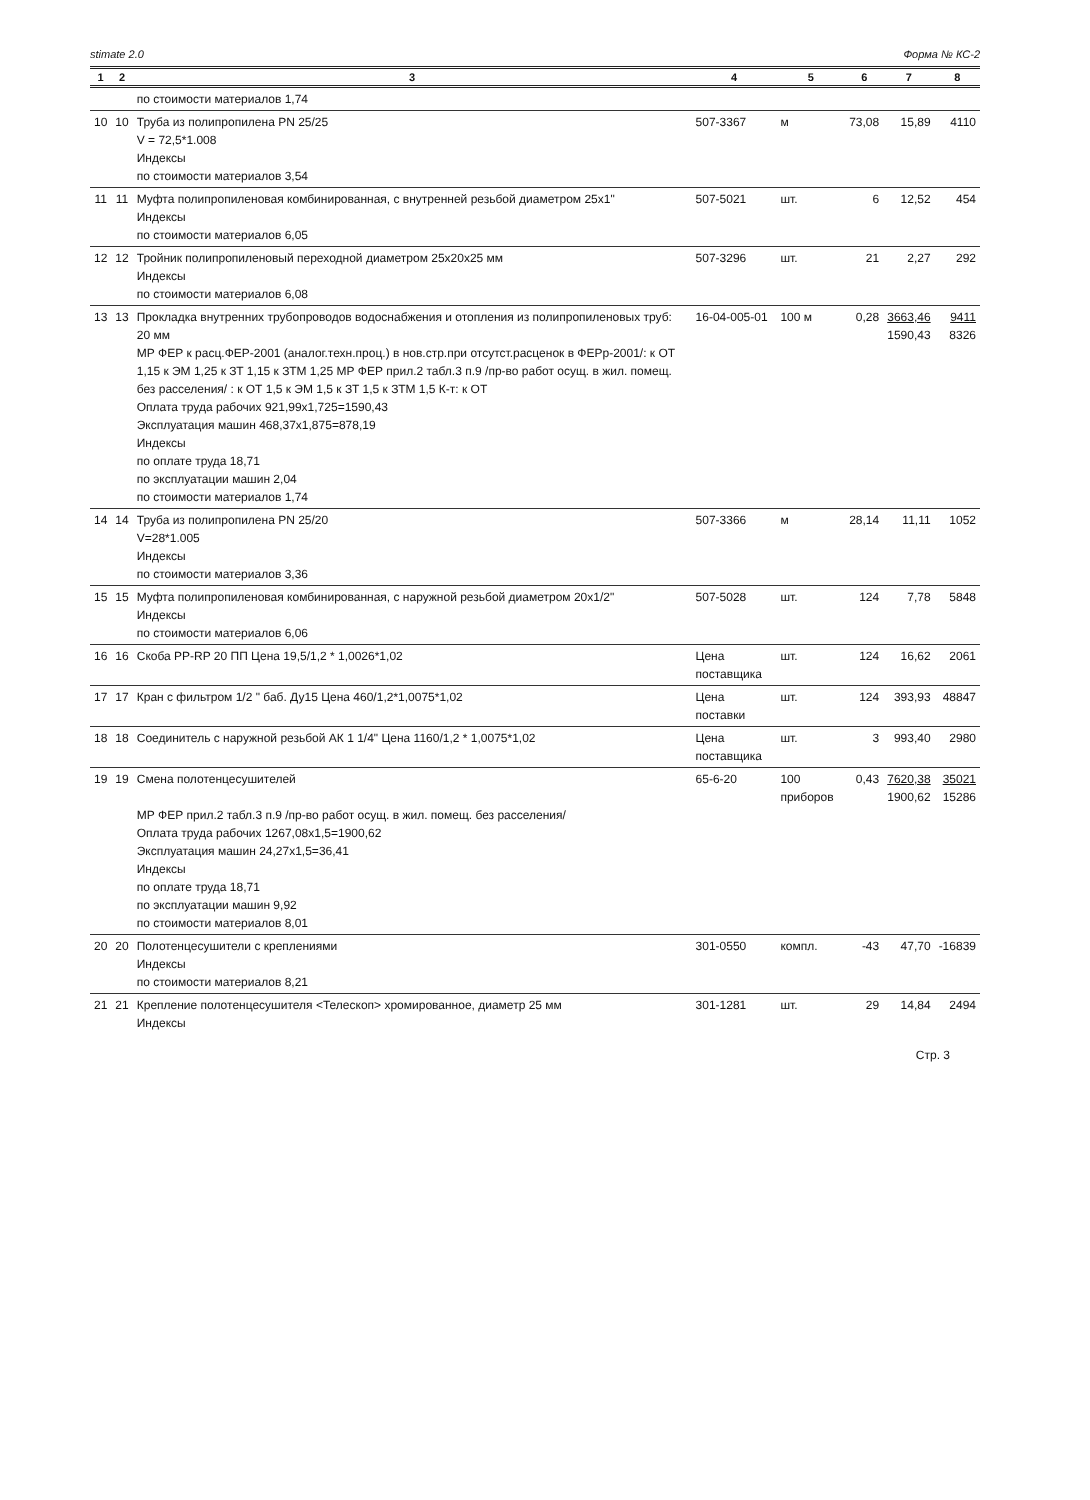stimate 2.0 Форма № КС-2
| 1 | 2 | 3 | 4 | 5 | 6 | 7 | 8 |
| --- | --- | --- | --- | --- | --- | --- | --- |
| | | по стоимости материалов 1,74 | | | | | |
| 10 | 10 | Труба из полипропилена PN 25/25 V = 72,5*1.008 Индексы по стоимости материалов 3,54 | 507-3367 | м | 73,08 | 15,89 | 4110 |
| 11 | 11 | Муфта полипропиленовая комбинированная, с внутренней резьбой диаметром 25х1" Индексы по стоимости материалов 6,05 | 507-5021 | шт. | 6 | 12,52 | 454 |
| 12 | 12 | Тройник полипропиленовый переходной диаметром 25х20х25 мм Индексы по стоимости материалов 6,08 | 507-3296 | шт. | 21 | 2,27 | 292 |
| 13 | 13 | Прокладка внутренних трубопроводов водоснабжения и отопления из полипропиленовых труб: 20 мм МР ФЕР к расц.ФЕР-2001 (аналог.техн.проц.) в нов.стр.при отсутст.расценок в ФЕРр-2001/: к ОТ 1,15 к ЭМ 1,25 к ЗТ 1,15 к ЗТМ 1,25 МР ФЕР прил.2 табл.3 п.9 /пр-во работ осущ. в жил. помещ. без расселения/ : к ОТ 1,5 к ЭМ 1,5 к ЗТ 1,5 к ЗТМ 1,5 К-т: к ОТ Оплата труда рабочих 921,99х1,725=1590,43 Эксплуатация машин 468,37х1,875=878,19 Индексы по оплате труда 18,71 по эксплуатации машин 2,04 по стоимости материалов 1,74 | 16-04-005-01 | 100 м | 0,28 | 3663,46 1590,43 | 9411 8326 |
| 14 | 14 | Труба из полипропилена PN 25/20 V=28*1.005 Индексы по стоимости материалов 3,36 | 507-3366 | м | 28,14 | 11,11 | 1052 |
| 15 | 15 | Муфта полипропиленовая комбинированная, с наружной резьбой диаметром 20х1/2" Индексы по стоимости материалов 6,06 | 507-5028 | шт. | 124 | 7,78 | 5848 |
| 16 | 16 | Скоба PP-RP 20 ПП Цена 19,5/1,2 * 1,0026*1,02 | Цена поставщика | шт. | 124 | 16,62 | 2061 |
| 17 | 17 | Кран с фильтром 1/2 " баб. Ду15 Цена 460/1,2*1,0075*1,02 | Цена поставки | шт. | 124 | 393,93 | 48847 |
| 18 | 18 | Соединитель с наружной резьбой АК 1 1/4" Цена 1160/1,2 * 1,0075*1,02 | Цена поставщика | шт. | 3 | 993,40 | 2980 |
| 19 | 19 | Смена полотенцесушителей МР ФЕР прил.2 табл.3 п.9 /пр-во работ осущ. в жил. помещ. без расселения/ Оплата труда рабочих 1267,08х1,5=1900,62 Эксплуатация машин 24,27х1,5=36,41 Индексы по оплате труда 18,71 по эксплуатации машин 9,92 по стоимости материалов 8,01 | 65-6-20 | 100 приборов | 0,43 | 7620,38 1900,62 | 35021 15286 |
| 20 | 20 | Полотенцесушители с креплениями Индексы по стоимости материалов 8,21 | 301-0550 | компл. | -43 | 47,70 | -16839 |
| 21 | 21 | Крепление полотенцесушителя <Телескоп> хромированное, диаметр 25 мм Индексы | 301-1281 | шт. | 29 | 14,84 | 2494 |
Стр. 3